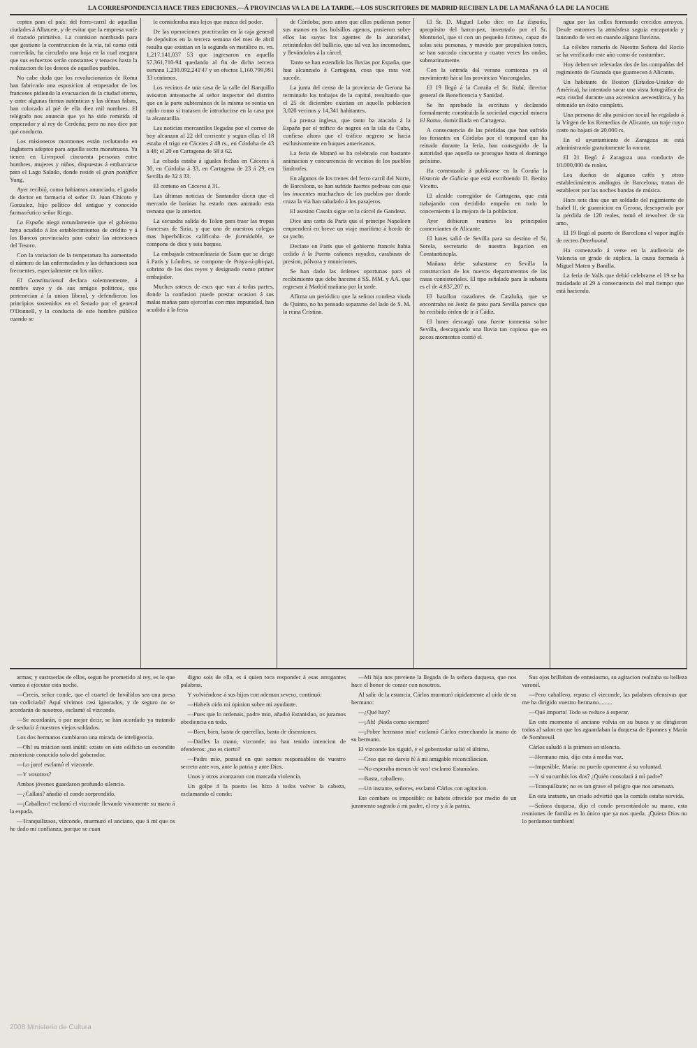LA CORRESPONDENCIA HACE TRES EDICIONES.—Á PROVINCIAS VA LA DE LA TARDE.—LOS SUSCRITORES DE MADRID RECIBEN LA DE LA MAÑANA Ó LA DE LA NOCHE
ceptos para el país: del ferro-carril de aquellas ciudades á Albacete, y de evitar que la empresa varíe el trazado primitivo. La comision nombrada para que gestione la construccion de la via, tal como está concedida, ha circulado una hoja en la cual asegura que sus esfuerzos serán constantes y tenaces hasta la realizacion de los deseos de aquellos pueblos.
No cabe duda que los revolucionarios de Roma han fabricado una esposicion al emperador de los franceses pidiendo la evacuacion de la ciudad eterna, y entre algunas firmas auténticas y las démas falsas, han colocado al pié de ella diez mil nombres. El telégrafo nos anuncia que ya ha sido remitida al emperador y al rey de Cerdeña; pero no nos dice por qué conducto.
Los misioneros mormones están reclutando en Inglaterra adeptos para aquella secta monstruosa. Ya tienen en Liverpool cincuenta personas entre hombres, mujeres y niños, dispuestas á embarcarse para el Lago Salado, donde reside el gran pontifice Yung.
Ayer recibió, como habiamos anunciado, el grado de doctor en farmacia el señor D. Juan Chicoto y Gonzalez, hijo político del antiguo y conocido farmacéutico señor Riego.
La España niega rotundamente que el gobierno haya acudido á los establecimientos de crédito y á los Bancos provinciales para cubrir las atenciones del Tesoro.
Con la variacion de la temperatura ha aumentado el número de las enfermedades y las defunciones son frecuentes, especialmente en los niños.
El Constitucional declara solemnemente, á nombre suyo y de sus amigos políticos, que pertenecian á la union liberal, y defendieron los principios sostenidos en el Senado por el general O'Donnell, y la conducta de este hombre público cuando se
le consideraba mas lejos que nunca del poder.
De las operaciones practicadas en la caja general de depósitos en la tercera semana del mes de abril resulta que existian en la segunda en metálico rs. vn. 1,217.141,037 53 que ingresaron en aquella 57.361,710-94 quedando al fin de dicha tercera semana 1,230.092,241'47 y en efectos 1,160.799,991 33 céntimos.
Los vecinos de una casa de la calle del Barquillo avisaron anteanoche al señor inspector del distrito que en la parte subterránea de la misma se sentia un ruido como si tratasen de introducirse en la casa por la alcantarilla.
Las noticias mercantiles llegadas por el correo de hoy alcanzan al 22 del corriente y segun ellas el 18 estaba el trigo en Cáceres á 48 rs., en Córdoba de 43 á 48; el 20 en Cartagena de 58 á 62.
La cebada estaba á iguales fechas en Cáceres á 30, en Córdoba á 33, en Cartagena de 23 á 29, en Sevilla de 32 á 33.
El centeno en Cáceres á 31.
Las últimas noticias de Santander dicen que el mercado de harinas ha estado mas animado esta semana que la anterior.
La escuadra salida de Tolon para traer las tropas francesas de Siria, y que uno de nuestros colegas mas hiperbólicos calificaba de formidable, se compone de diez y seis buques.
La embajada estraordinaria de Siam que se dirige á París y Lóndres, se compone de Praya-si-phi-pat, sobrino de los dos reyes y designado como primer embajador.
Muchos rateros de esos que van á todas partes, donde la confusion puede prestar ocasion á sus malas mañas para ejercerlas con mas impunidad, han acudido á la feria
de Córdoba; pero antes que ellos pudieran poner sus manos en los bolsillos agenos, pusieron sobre ellos las suyas los agentes de la autoridad, retirándolos del bullicio, que tal vez les incomodara, y llevándolos á la cárcel.
Tanto se han estendido las lluvias por España, que han alcanzado á Cartagena, cosa que rara vez sucede.
La junta del censo de la provincia de Gerona ha terminado los trabajos de la capital, resultando que el 25 de diciembre existian en aquella poblacion 3,020 vecinos y 14,341 habitantes.
La prensa inglesa, que tanto ha atacado á la España por el tráfico de negros en la isla de Cuba, confiesa ahora que el tráfico negrero se hacia esclusivamente en buques americanos.
La feria de Mataró se ha celebrado con bastante animacion y concurrencia de vecinos de los pueblos limítrofes.
En algunos de los trenes del ferro carril del Norte, de Barcelona, se han sufrido fuertes pedreas con que los inocentes muchachos de los pueblos por donde cruza la via han saludado á los pasajeros.
El asesino Casola sigue en la cárcel de Gandesa.
Dice una carta de París que el príncipe Napoleon emprenderá en breve un viaje marítimo á bordo de su yacht.
Decíase en París que el gobierno francés habia cedido á la Puerta cañones rayados, carabinas de presion, pólvora y municiones.
Se han dado las órdenes oportunas para el recibimiento que debe hacerse á SS. MM. y AA. que regresan á Madrid mañana por la tarde.
Afirma un periódico que la señora condesa viuda de Quinto, no ha pensado separarse del lado de S. M. la reina Cristina.
El Sr. D. Miguel Lobo dice en La España, apropósito del barco-pez, inventado por el Sr. Monturiol, que si con un pequeño Ictineo, capaz de solas seis personas, y movido por propulsion tosca, se han surcado cincuenta y cuatro veces las ondas, submarinamente.
Con la entrada del verano comienza ya el movimiento hácia las provincias Vascongadas.
El 19 llegó á la Coruña el Sr. Rubí, director general de Beneficencia y Sanidad.
Se ha aprobado la escritura y declarado formalmente constituida la sociedad especial minera El Ramo, domiciliada en Cartagena.
A consecuencia de las pérdidas que han sufrido los feriantes en Córdoba por el temporal que ha reinado durante la feria, han conseguido de la autoridad que aquella se prorogue hasta el domingo próximo.
Ha comenzado á publicarse en la Coruña la Historia de Galicia que está escribiendo D. Benito Vicetto.
El alcalde corregidor de Cartagena, que está trabajando con decidido empeño en todo lo concerniente á la mejora de la poblacion.
Ayer debieron reunirse los principales comerciantes de Alicante.
El lunes salió de Sevilla para su destino el Sr. Sorela, secretario de nuestra legacion en Constantinopla.
Mañana debe subastarse en Sevilla la construccion de los nuevos departamentos de las casas consistoriales. El tipo señalado para la subasta es el de 4.837,207 rs.
El batallon cazadores de Cataluña, que se encontraba en Jeréz de paso para Sevilla parece que ha recibido órden de ir á Cádiz.
El lunes descargó una fuerte tormenta sobre Sevilla, descargando una lluvia tan copiosa que en pocos momentos corrió el
agua por las calles formando crecidos arroyos. Desde entonces la atmósfera seguia encapotada y lanzando de vez en cuando alguna lluvizna.
La célebre romería de Nuestra Señora del Rocío se ha verificado este año como de costumbre.
Hoy deben ser relevadas dos de las compañías del regimiento de Granada que guarnecen á Alicante.
Un habitante de Boston (Estados-Unidos de América), ha intentado sacar una vista fotográfica de esta ciudad durante una ascension aereostática, y ha obtenido un éxito completo.
Una persona de alta posicion social ha regalado á la Vírgen de los Remedios de Alicante, un traje cuyo coste no bajará de 20.000 rs.
En el ayuntamiento de Zaragoza se está administrando gratuitamente la vacuna.
El 21 llegó á Zaragoza una conducta de 10.000,000 de reales.
Los dueños de algunos cafés y otros establecimientos análogos de Barcelona, tratan de establecer por las noches bandas de música.
Hace seis dias que un soldado del regimiento de Isabel II, de guarnicion en Gerona, desesperado por la pérdida de 120 reales, tomó el rewolver de su amo.
El 19 llegó al puerto de Barcelona el vapor inglés de recreo Deerhoond.
Ha comenzado á verse en la audiencia de Valencia en grado de súplica, la causa formada á Miguel Maten y Banilla.
La feria de Valls que debió celebrarse el 19 se ha trasladado al 29 á consecuencia del mal tiempo que está haciendo.
armas; y sustraerlas de ellos, segun he prometido al rey, es lo que vamos á ejecutar esta noche.
—Creeis, señor conde, que el cuartel de Inválidos sea una presa tan codiciada? Aquí vivimos casi ignorados, y de seguro no se acordarán de nosotros, esclamó el vizconde.
—Se acordarán, ó por mejor decir, se han acordado ya tratando de seducir á nuestros viejos soldados.
Los dos hermanos cambiaron una mirada de inteligencia.
—Oh! su traicion será inútil: existe en este edificio un escondite misterioso conocido solo del goberador.
—Lo juro! esclamó el vizconde.
—Y vosotros?
Ambos jóvenes guardaron profundo silencio.
—¿Callais? añadió el conde sorprendido.
—¡Caballero! esclamó el vizconde llevando vivamente su mano á la espada.
—Tranquilizaos, vizconde, murmuró el anciano, que á mí que os he dado mi confianza, porque se cuan
digno sois de ella, es á quien toca responder á esas arrogantes palabras.
Y volviéndose á sus hijos con ademan severo, continuó:
—Habeis oido mi opinion sobre mi ayudante.
—Pues que lo ordenais, padre mio, añadió Estanislao, os juramos obediencia en todo.
—Bien, bien, basta de querellas, basta de disensiones.
—Dadles la mano, vizconde; no han tenido intencion de ofenderos: ¿no es cierto?
—Padre mio, pensad en que somos responsables de vuestro secreto ante vos, ante la patria y ante Dios.
Unos y otros avanzaron con marcada violencia.
Un golpe á la puerta les hizo á todos volver la cabeza, esclamando el conde:
—Mi hija nos previene la llegada de la señora duquesa, que nos hace el honor de comer con nosotros.
Al salir de la estancia, Cárlos murmuró rápidamente al oido de su hermano:
—¿Qué hay?
—¡Ah! ¡Nada como siempre!
—¡Pobre hermano mio! esclamó Cárlos estrechando la mano de su hermano.
El vizconde los siguió, y el gobernador salió el último.
—Creo que no dareis fé á mi amigable reconciliacion.
—No esperaba menos de vos! esclamó Estanislao.
—Basta, caballero.
—Un instante, señores, esclamó Cárlos con agitacion.
Ese combate es imposible: os habeis ofrecido por medio de un juramento sagrado á mi padre, el rey y á la patria.
Sus ojos brillaban de entusiasmo, su agitacion realzaba su belleza varonil.
—Pero caballero, repuso el vizconde, las palabras ofensivas que me ha dirigido vuestro hermano.........
—Qué importa! Todo se reduce á esperar.
En este momento el anciano volvia en su busca y se dirigieron todos al salon en que los aguardaban la duquesa de Eponnes y María de Sombreuil.
Cárlos saludó á la primera en silencio.
—Hermano mio, dijo esta á media voz.
—Imposible, María: no puedo oponerme á su voluntad.
—Y si sucumbís los dos? ¿Quién consolará á mi padre?
—Tranquilízate; no es tan grave el peligro que nos amenaza.
En esta instante, un criado advirtió que la comida estaba servida.
—Señora duquesa, dijo el conde presentándole su mano, esta reuniones de familia es lo único que ya nos queda. ¡Quiera Dios no lo perdamos tambien!
2008 Ministerio de Cultura